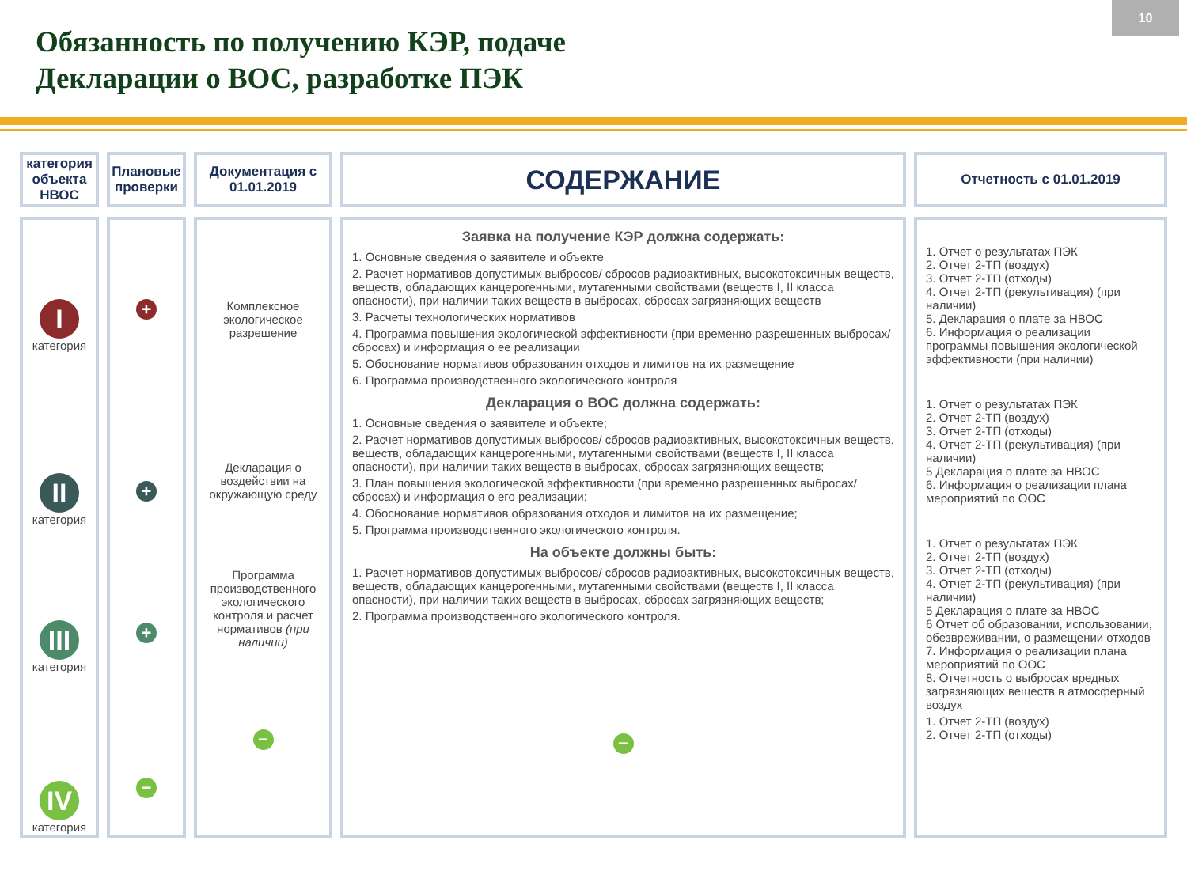Обязанность по получению КЭР, подаче
Декларации о ВОС, разработке ПЭК
10
| категория объекта НВОС | Плановые проверки | Документация с 01.01.2019 | СОДЕРЖАНИЕ | Отчетность с 01.01.2019 |
| I категория II категория III категория IV категория | + + + − | Комплексное экологическое разрешение Декларация о воздействии на окружающую среду Программа производственного экологического контроля и расчет нормативов (при наличии) − | Заявка на получение КЭР должна содержать: 1. Основные сведения о заявителе и объекте 2. Расчет нормативов допустимых выбросов/ сбросов радиоактивных, высокотоксичных веществ, веществ, обладающих канцерогенными, мутагенными свойствами (веществ I, II класса опасности), при наличии таких веществ в выбросах, сбросах загрязняющих веществ 3. Расчеты технологических нормативов 4. Программа повышения экологической эффективности (при временно разрешенных выбросах/сбросах) и информация о ее реализации 5. Обоснование нормативов образования отходов и лимитов на их размещение 6. Программа производственного экологического контроля Декларация о ВОС должна содержать: 1. Основные сведения о заявителе и объекте; 2. Расчет нормативов допустимых выбросов/ сбросов радиоактивных, высокотоксичных веществ, веществ, обладающих канцерогенными, мутагенными свойствами (веществ I, II класса опасности), при наличии таких веществ в выбросах, сбросах загрязняющих веществ; 3. План повышения экологической эффективности (при временно разрешенных выбросах/сбросах) и информация о его реализации; 4. Обоснование нормативов образования отходов и лимитов на их размещение; 5. Программа производственного экологического контроля. На объекте должны быть: 1. Расчет нормативов допустимых выбросов/ сбросов радиоактивных, высокотоксичных веществ, веществ, обладающих канцерогенными, мутагенными свойствами (веществ I, II класса опасности), при наличии таких веществ в выбросах, сбросах загрязняющих веществ; 2. Программа производственного экологического контроля. − | 1. Отчет о результатах ПЭК 2. Отчет 2-ТП (воздух) 3. Отчет 2-ТП (отходы) 4. Отчет 2-ТП (рекультивация) (при наличии) 5. Декларация о плате за НВОС 6. Информация о реализации программы повышения экологической эффективности (при наличии) 1. Отчет о результатах ПЭК 2. Отчет 2-ТП (воздух) 3. Отчет 2-ТП (отходы) 4. Отчет 2-ТП (рекультивация) (при наличии) 5 Декларация о плате за НВОС 6. Информация о реализации плана мероприятий по ООС 1. Отчет о результатах ПЭК 2. Отчет 2-ТП (воздух) 3. Отчет 2-ТП (отходы) 4. Отчет 2-ТП (рекультивация) (при наличии) 5 Декларация о плате за НВОС 6 Отчет об образовании, использовании, обезвреживании, о размещении отходов 7. Информация о реализации плана мероприятий по ООС 8. Отчетность о выбросах вредных загрязняющих веществ в атмосферный воздух 1. Отчет 2-ТП (воздух) 2. Отчет 2-ТП (отходы) |